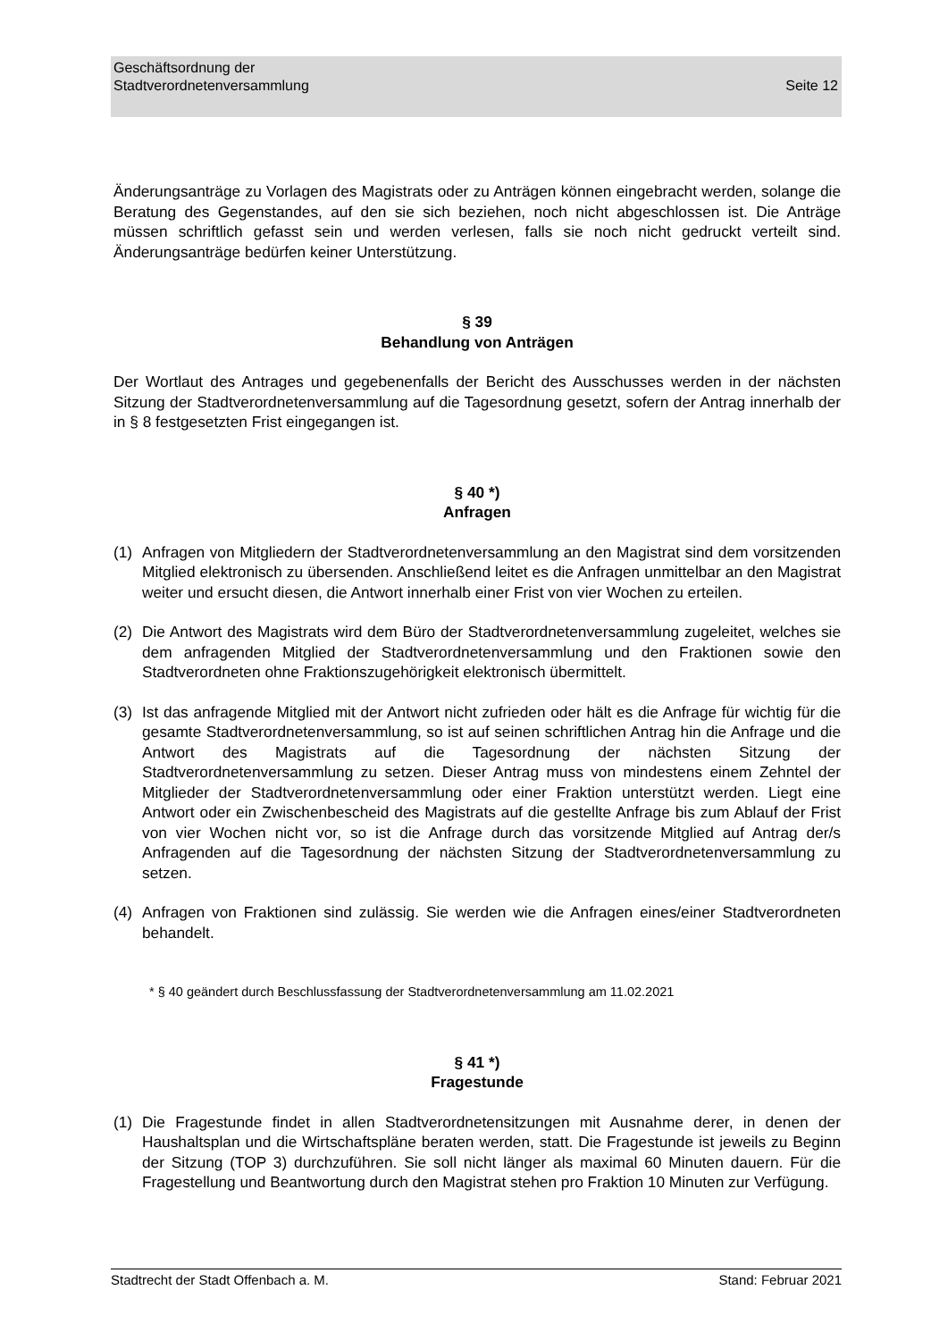Geschäftsordnung der
Stadtverordnetenversammlung
Seite 12
Änderungsanträge zu Vorlagen des Magistrats oder zu Anträgen können eingebracht werden, solange die Beratung des Gegenstandes, auf den sie sich beziehen, noch nicht abgeschlossen ist. Die Anträge müssen schriftlich gefasst sein und werden verlesen, falls sie noch nicht gedruckt verteilt sind. Änderungsanträge bedürfen keiner Unterstützung.
§ 39
Behandlung von Anträgen
Der Wortlaut des Antrages und gegebenenfalls der Bericht des Ausschusses werden in der nächsten Sitzung der Stadtverordnetenversammlung auf die Tagesordnung gesetzt, sofern der Antrag innerhalb der in § 8 festgesetzten Frist eingegangen ist.
§ 40 *)
Anfragen
(1) Anfragen von Mitgliedern der Stadtverordnetenversammlung an den Magistrat sind dem vorsitzenden Mitglied elektronisch zu übersenden. Anschließend leitet es die Anfragen unmittelbar an den Magistrat weiter und ersucht diesen, die Antwort innerhalb einer Frist von vier Wochen zu erteilen.
(2) Die Antwort des Magistrats wird dem Büro der Stadtverordnetenversammlung zugeleitet, welches sie dem anfragenden Mitglied der Stadtverordnetenversammlung und den Fraktionen sowie den Stadtverordneten ohne Fraktionszugehörigkeit elektronisch übermittelt.
(3) Ist das anfragende Mitglied mit der Antwort nicht zufrieden oder hält es die Anfrage für wichtig für die gesamte Stadtverordnetenversammlung, so ist auf seinen schriftlichen Antrag hin die Anfrage und die Antwort des Magistrats auf die Tagesordnung der nächsten Sitzung der Stadtverordnetenversammlung zu setzen. Dieser Antrag muss von mindestens einem Zehntel der Mitglieder der Stadtverordnetenversammlung oder einer Fraktion unterstützt werden. Liegt eine Antwort oder ein Zwischenbescheid des Magistrats auf die gestellte Anfrage bis zum Ablauf der Frist von vier Wochen nicht vor, so ist die Anfrage durch das vorsitzende Mitglied auf Antrag der/s Anfragenden auf die Tagesordnung der nächsten Sitzung der Stadtverordnetenversammlung zu setzen.
(4) Anfragen von Fraktionen sind zulässig. Sie werden wie die Anfragen eines/einer Stadtverordneten behandelt.
* § 40 geändert durch Beschlussfassung der Stadtverordnetenversammlung am 11.02.2021
§ 41 *)
Fragestunde
(1) Die Fragestunde findet in allen Stadtverordnetensitzungen mit Ausnahme derer, in denen der Haushaltsplan und die Wirtschaftspläne beraten werden, statt. Die Fragestunde ist jeweils zu Beginn der Sitzung (TOP 3) durchzuführen. Sie soll nicht länger als maximal 60 Minuten dauern. Für die Fragestellung und Beantwortung durch den Magistrat stehen pro Fraktion 10 Minuten zur Verfügung.
Stadtrecht der Stadt Offenbach a. M. Stand: Februar 2021